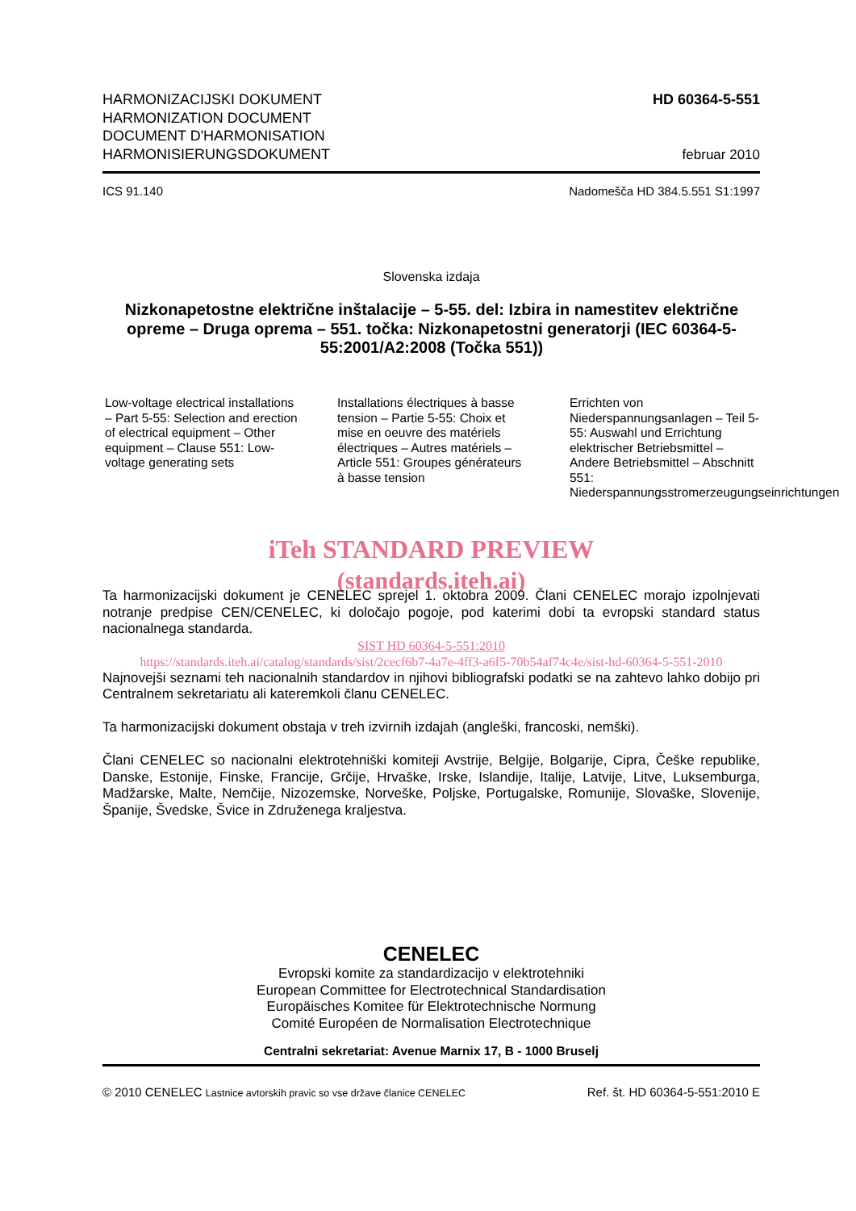HARMONIZACIJSKI DOKUMENT
HARMONIZATION DOCUMENT
DOCUMENT D'HARMONISATION
HARMONISIERUNGSDOKUMENT
HD 60364-5-551
februar 2010
ICS 91.140 Nadomešča HD 384.5.551 S1:1997
Slovenska izdaja
Nizkonapetostne električne inštalacije – 5-55. del: Izbira in namestitev električne opreme – Druga oprema – 551. točka: Nizkonapetostni generatorji (IEC 60364-5-55:2001/A2:2008 (Točka 551))
Low-voltage electrical installations – Part 5-55: Selection and erection of electrical equipment – Other equipment – Clause 551: Low-voltage generating sets
Installations électriques à basse tension – Partie 5-55: Choix et mise en oeuvre des matériels électriques – Autres matériels – Article 551: Groupes générateurs à basse tension
Errichten von Niederspannungsanlagen – Teil 5-55: Auswahl und Errichtung elektrischer Betriebsmittel – Andere Betriebsmittel – Abschnitt 551: Niederspannungsstromerzeugungseinrichtungen
iTeh STANDARD PREVIEW
(standards.iteh.ai)
Ta harmonizacijski dokument je CENELEC sprejel 1. oktobra 2009. Člani CENELEC morajo izpolnjevati notranje predpise CEN/CENELEC, ki določajo pogoje, pod katerimi dobi ta evropski standard status nacionalnega standarda.
SIST HD 60364-5-551:2010
https://standards.iteh.ai/catalog/standards/sist/2cecf6b7-4a7e-4ff3-a6f5-70b54af74c4e/sist-hd-60364-5-551-2010
Najnovejši seznami teh nacionalnih standardov in njihovi bibliografski podatki se na zahtevo lahko dobijo pri Centralnem sekretariatu ali kateremkoli članu CENELEC.
Ta harmonizacijski dokument obstaja v treh izvirnih izdajah (angleški, francoski, nemški).
Člani CENELEC so nacionalni elektrotehniški komiteji Avstrije, Belgije, Bolgarije, Cipra, Češke republike, Danske, Estonije, Finske, Francije, Grčije, Hrvaške, Irske, Islandije, Italije, Latvije, Litve, Luksemburga, Madžarske, Malte, Nemčije, Nizozemske, Norveške, Poljske, Portugalske, Romunije, Slovaške, Slovenije, Španije, Švedske, Švice in Združenega kraljestva.
CENELEC
Evropski komite za standardizacijo v elektrotehniki
European Committee for Electrotechnical Standardisation
Europäisches Komitee für Elektrotechnische Normung
Comité Européen de Normalisation Electrotechnique
Centralni sekretariat: Avenue Marnix 17, B - 1000 Bruselj
© 2010 CENELEC Lastnice avtorskih pravic so vse države članice CENELEC Ref. št. HD 60364-5-551:2010 E